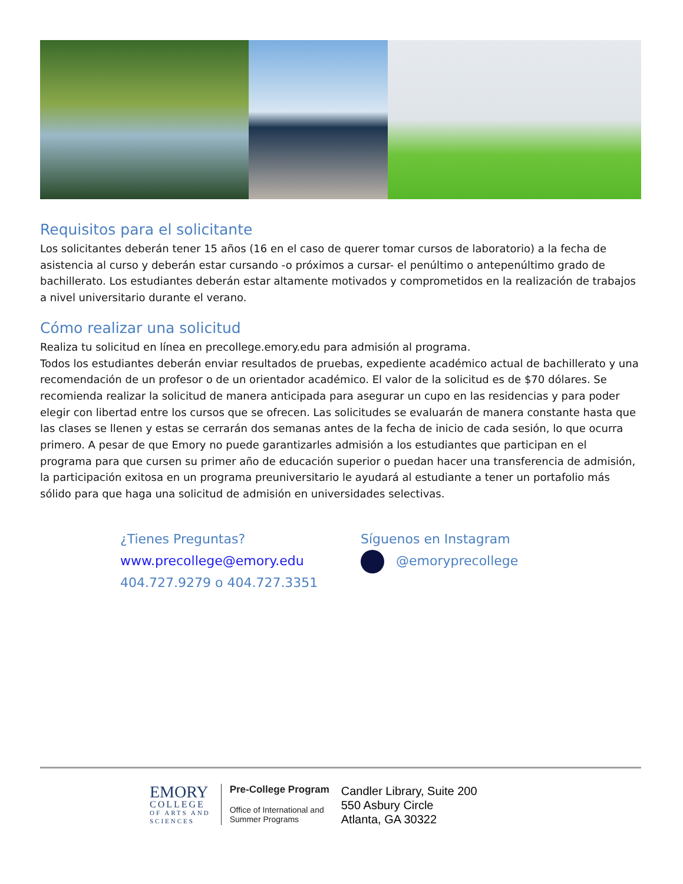Requisitos para el solicitante
Los solicitantes deberán tener 15 años (16 en el caso de querer tomar cursos de laboratorio) a la fecha de asistencia al curso y deberán estar cursando -o próximos a cursar- el penúltimo o antepenúltimo grado de bachillerato. Los estudiantes deberán estar altamente motivados y comprometidos en la realización de trabajos a nivel universitario durante el verano.
Cómo realizar una solicitud
Realiza tu solicitud en línea en precollege.emory.edu para admisión al programa.
Todos los estudiantes deberán enviar resultados de pruebas, expediente académico actual de bachillerato y una recomendación de un profesor o de un orientador académico. El valor de la solicitud es de $70 dólares. Se recomienda realizar la solicitud de manera anticipada para asegurar un cupo en las residencias y para poder elegir con libertad entre los cursos que se ofrecen. Las solicitudes se evaluarán de manera constante hasta que las clases se llenen y estas se cerrarán dos semanas antes de la fecha de inicio de cada sesión, lo que ocurra primero. A pesar de que Emory no puede garantizarles admisión a los estudiantes que participan en el programa para que cursen su primer año de educación superior o puedan hacer una transferencia de admisión, la participación exitosa en un programa preuniversitario le ayudará al estudiante a tener un portafolio más sólido para que haga una solicitud de admisión en universidades selectivas.
¿Tienes Preguntas?
www.precollege@emory.edu
404.727.9279 o 404.727.3351
Síguenos en Instagram
@emoryprecollege
EMORY
COLLEGE
OF ARTS AND
SCIENCES
Pre-College Program
Office of International and
Summer Programs
Candler Library, Suite 200
550 Asbury Circle
Atlanta, GA 30322